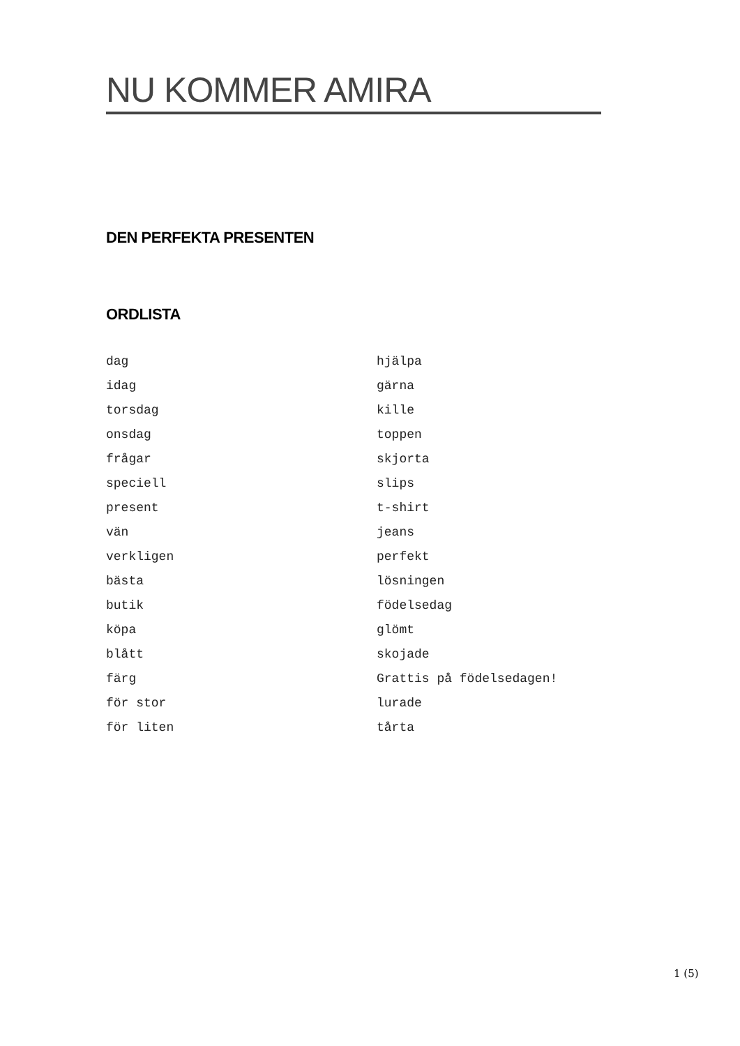NU KOMMER AMIRA
DEN PERFEKTA PRESENTEN
ORDLISTA
dag
idag
torsdag
onsdag
frågar
speciell
present
vän
verkligen
bästa
butik
köpa
blått
färg
för stor
för liten
hjälpa
gärna
kille
toppen
skjorta
slips
t-shirt
jeans
perfekt
lösningen
födelsedag
glömt
skojade
Grattis på födelsedagen!
lurade
tårta
1 (5)